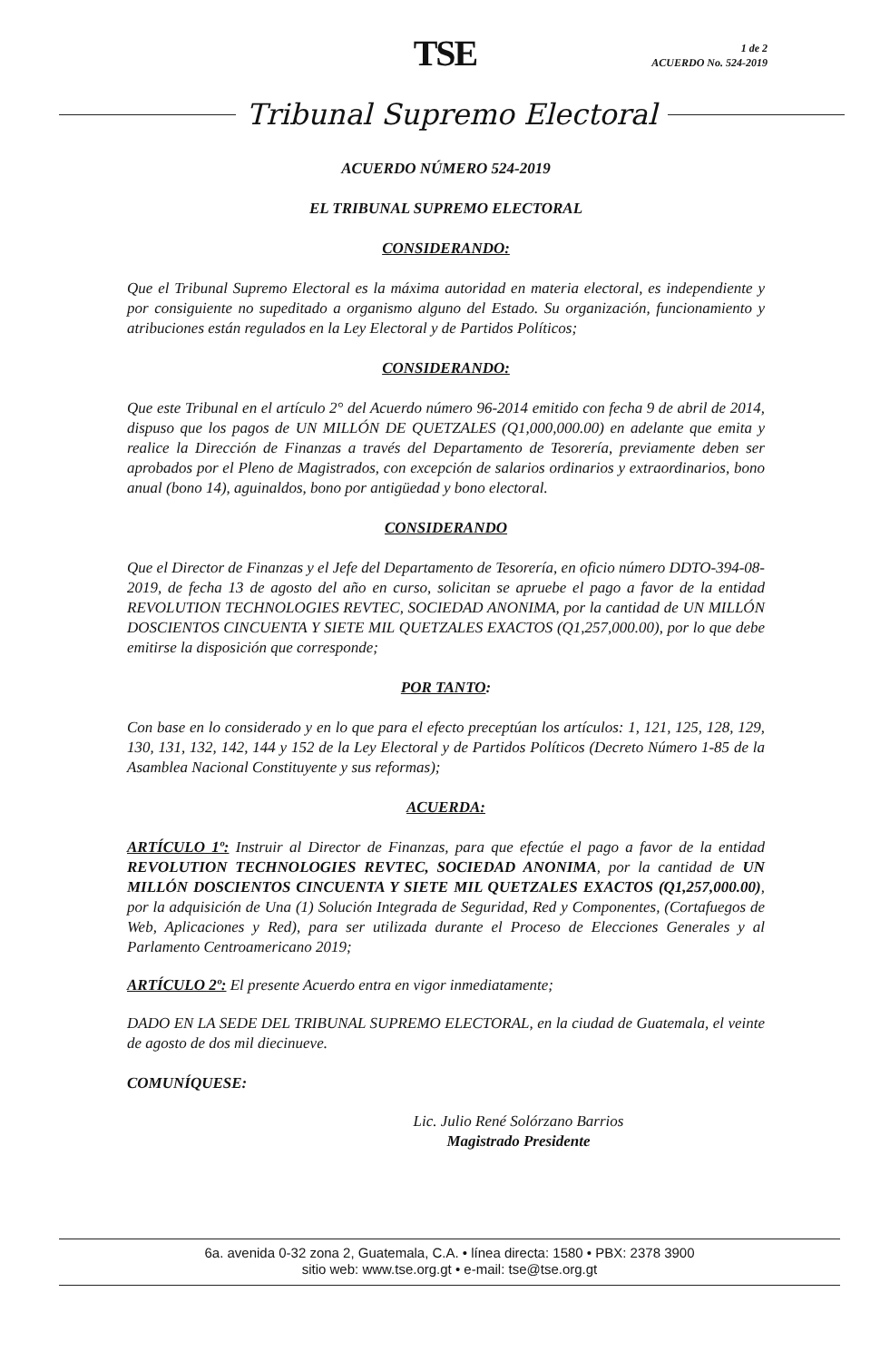1 de 2
ACUERDO No. 524-2019
TSE
Tribunal Supremo Electoral
ACUERDO NÚMERO 524-2019
EL TRIBUNAL SUPREMO ELECTORAL
CONSIDERANDO:
Que el Tribunal Supremo Electoral es la máxima autoridad en materia electoral, es independiente y por consiguiente no supeditado a organismo alguno del Estado. Su organización, funcionamiento y atribuciones están regulados en la Ley Electoral y de Partidos Políticos;
CONSIDERANDO:
Que este Tribunal en el artículo 2° del Acuerdo número 96-2014 emitido con fecha 9 de abril de 2014, dispuso que los pagos de UN MILLÓN DE QUETZALES (Q1,000,000.00) en adelante que emita y realice la Dirección de Finanzas a través del Departamento de Tesorería, previamente deben ser aprobados por el Pleno de Magistrados, con excepción de salarios ordinarios y extraordinarios, bono anual (bono 14), aguinaldos, bono por antigüedad y bono electoral.
CONSIDERANDO
Que el Director de Finanzas y el Jefe del Departamento de Tesorería, en oficio número DDTO-394-08-2019, de fecha 13 de agosto del año en curso, solicitan se apruebe el pago a favor de la entidad REVOLUTION TECHNOLOGIES REVTEC, SOCIEDAD ANONIMA, por la cantidad de UN MILLÓN DOSCIENTOS CINCUENTA Y SIETE MIL QUETZALES EXACTOS (Q1,257,000.00), por lo que debe emitirse la disposición que corresponde;
POR TANTO:
Con base en lo considerado y en lo que para el efecto preceptúan los artículos: 1, 121, 125, 128, 129, 130, 131, 132, 142, 144 y 152 de la Ley Electoral y de Partidos Políticos (Decreto Número 1-85 de la Asamblea Nacional Constituyente y sus reformas);
ACUERDA:
ARTÍCULO 1º: Instruir al Director de Finanzas, para que efectúe el pago a favor de la entidad REVOLUTION TECHNOLOGIES REVTEC, SOCIEDAD ANONIMA, por la cantidad de UN MILLÓN DOSCIENTOS CINCUENTA Y SIETE MIL QUETZALES EXACTOS (Q1,257,000.00), por la adquisición de Una (1) Solución Integrada de Seguridad, Red y Componentes, (Cortafuegos de Web, Aplicaciones y Red), para ser utilizada durante el Proceso de Elecciones Generales y al Parlamento Centroamericano 2019;
ARTÍCULO 2º: El presente Acuerdo entra en vigor inmediatamente;
DADO EN LA SEDE DEL TRIBUNAL SUPREMO ELECTORAL, en la ciudad de Guatemala, el veinte de agosto de dos mil diecinueve.
COMUNÍQUESE:
Lic. Julio René Solórzano Barrios
Magistrado Presidente
6a. avenida 0-32 zona 2, Guatemala, C.A. • línea directa: 1580 • PBX: 2378 3900
sitio web: www.tse.org.gt • e-mail: tse@tse.org.gt